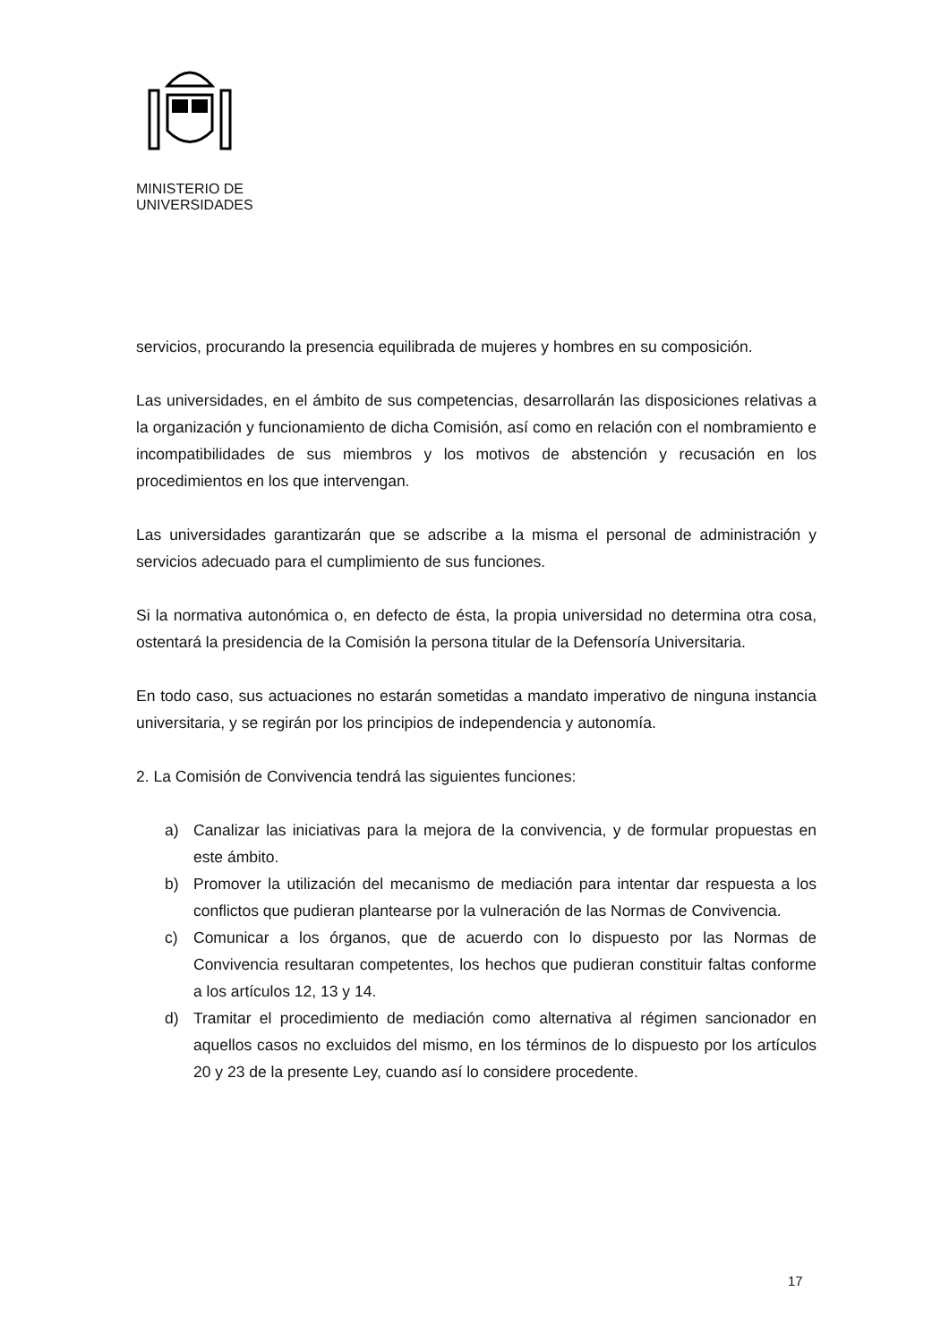MINISTERIO DE
UNIVERSIDADES
servicios, procurando la presencia equilibrada de mujeres y hombres en su composición.
Las universidades, en el ámbito de sus competencias, desarrollarán las disposiciones relativas a la organización y funcionamiento de dicha Comisión, así como en relación con el nombramiento e incompatibilidades de sus miembros y los motivos de abstención y recusación en los procedimientos en los que intervengan.
Las universidades garantizarán que se adscribe a la misma el personal de administración y servicios adecuado para el cumplimiento de sus funciones.
Si la normativa autonómica o, en defecto de ésta, la propia universidad no determina otra cosa, ostentará la presidencia de la Comisión la persona titular de la Defensoría Universitaria.
En todo caso, sus actuaciones no estarán sometidas a mandato imperativo de ninguna instancia universitaria, y se regirán por los principios de independencia y autonomía.
2. La Comisión de Convivencia tendrá las siguientes funciones:
a) Canalizar las iniciativas para la mejora de la convivencia, y de formular propuestas en este ámbito.
b) Promover la utilización del mecanismo de mediación para intentar dar respuesta a los conflictos que pudieran plantearse por la vulneración de las Normas de Convivencia.
c) Comunicar a los órganos, que de acuerdo con lo dispuesto por las Normas de Convivencia resultaran competentes, los hechos que pudieran constituir faltas conforme a los artículos 12, 13 y 14.
d) Tramitar el procedimiento de mediación como alternativa al régimen sancionador en aquellos casos no excluidos del mismo, en los términos de lo dispuesto por los artículos 20 y 23 de la presente Ley, cuando así lo considere procedente.
17